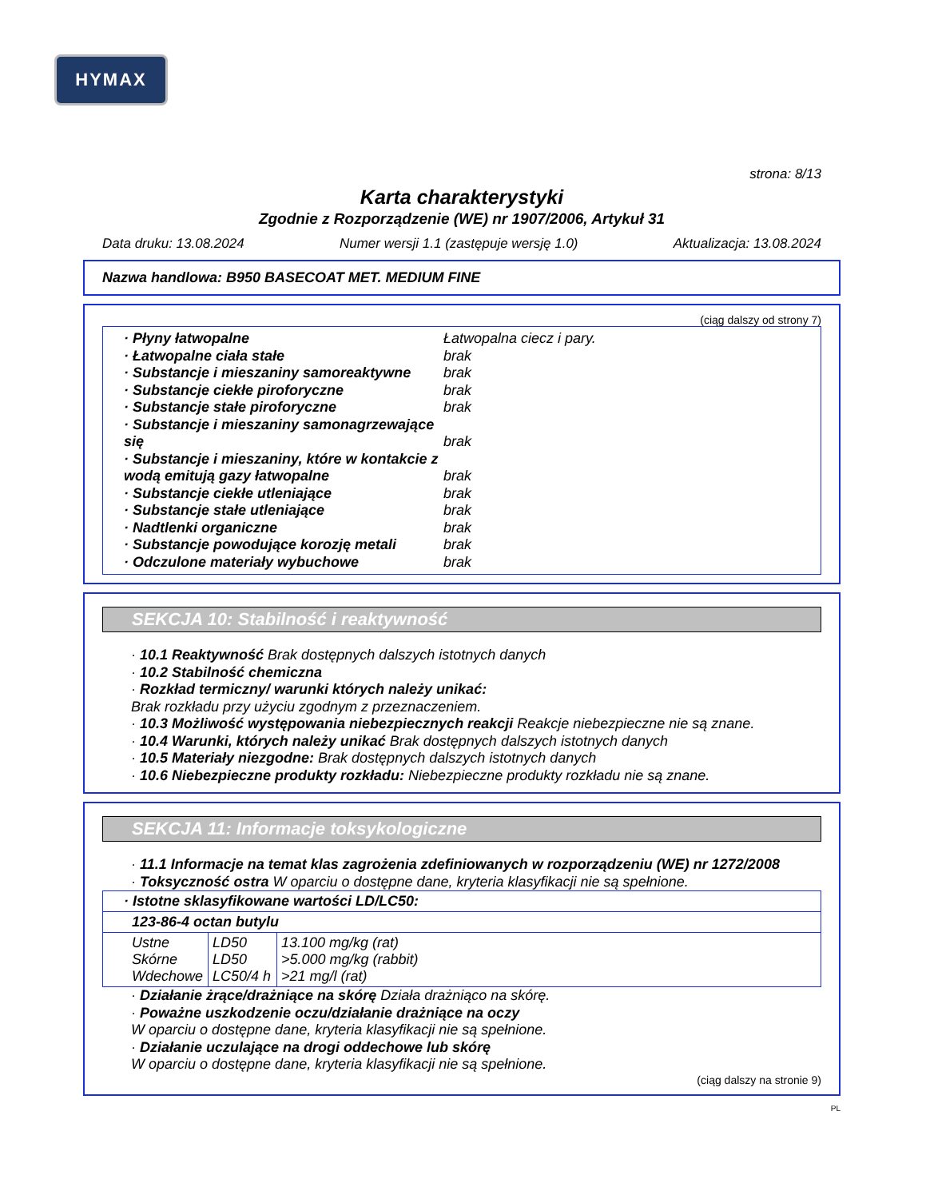HYMAX
strona: 8/13
Karta charakterystyki
Zgodnie z Rozporządzenie (WE) nr 1907/2006, Artykuł 31
Data druku: 13.08.2024 Numer wersji 1.1 (zastępuje wersję 1.0) Aktualizacja: 13.08.2024
Nazwa handlowa: B950 BASECOAT MET. MEDIUM FINE
(ciąg dalszy od strony 7)
· Płyny łatwopalne Łatwopalna ciecz i pary.
· Łatwopalne ciała stałe brak
· Substancje i mieszaniny samoreaktywne brak
· Substancje ciekłe piroforyczne brak
· Substancje stałe piroforyczne brak
· Substancje i mieszaniny samonagrzewające się
brak
· Substancje i mieszaniny, które w kontakcie z wodą emitują gazy łatwopalne
brak
· Substancje ciekłe utleniające brak
· Substancje stałe utleniające brak
· Nadtlenki organiczne brak
· Substancje powodujące korozję metali brak
· Odczulone materiały wybuchowe brak
SEKCJA 10: Stabilność i reaktywność
· 10.1 Reaktywność Brak dostępnych dalszych istotnych danych
· 10.2 Stabilność chemiczna
· Rozkład termiczny/ warunki których należy unikać:
Brak rozkładu przy użyciu zgodnym z przeznaczeniem.
· 10.3 Możliwość występowania niebezpiecznych reakcji Reakcje niebezpieczne nie są znane.
· 10.4 Warunki, których należy unikać Brak dostępnych dalszych istotnych danych
· 10.5 Materiały niezgodne: Brak dostępnych dalszych istotnych danych
· 10.6 Niebezpieczne produkty rozkładu: Niebezpieczne produkty rozkładu nie są znane.
SEKCJA 11: Informacje toksykologiczne
· 11.1 Informacje na temat klas zagrożenia zdefiniowanych w rozporządzeniu (WE) nr 1272/2008
· Toksyczność ostra W oparciu o dostępne dane, kryteria klasyfikacji nie są spełnione.
| · Istotne sklasyfikowane wartości LD/LC50: | | |
| 123-86-4 octan butylu | | |
| Ustne Skórne Wdechowe | LD50 LD50 LC50/4 h | 13.100 mg/kg (rat) >5.000 mg/kg (rabbit) >21 mg/l (rat) |
· Działanie żrące/drażniące na skórę Działa drażniąco na skórę.
· Poważne uszkodzenie oczu/działanie drażniące na oczy
W oparciu o dostępne dane, kryteria klasyfikacji nie są spełnione.
· Działanie uczulające na drogi oddechowe lub skórę
W oparciu o dostępne dane, kryteria klasyfikacji nie są spełnione.
(ciąg dalszy na stronie 9)
PL